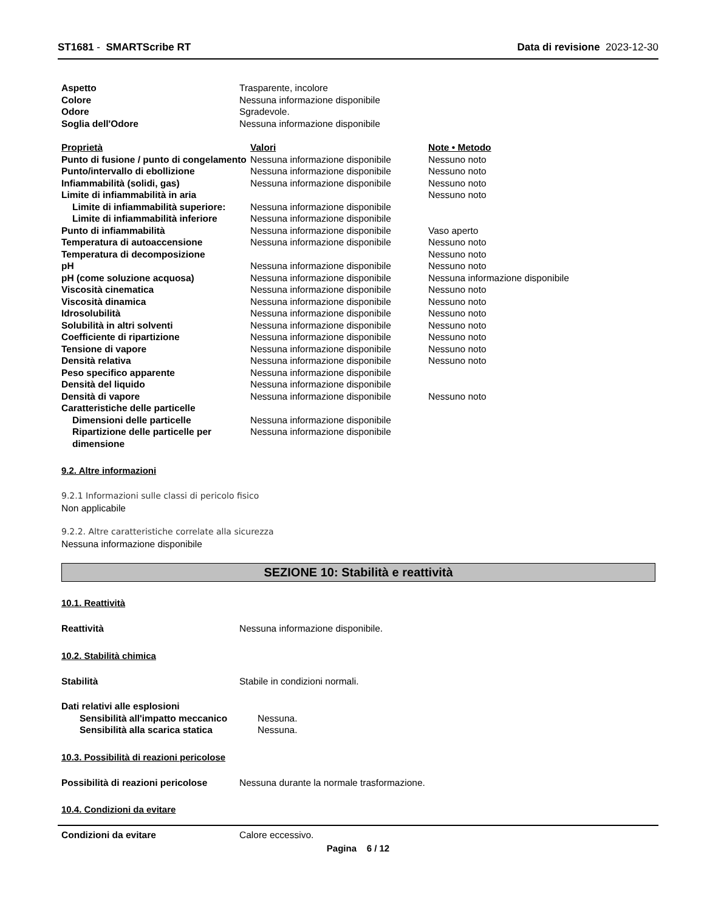ST1681 - SMARTScribe RT Data di revisione 2023-12-30
| Aspetto | Trasparente, incolore |
| Colore | Nessuna informazione disponibile |
| Odore | Sgradevole. |
| Soglia dell'Odore | Nessuna informazione disponibile |
| Proprietà | Valori | Note • Metodo |
| Punto di fusione / punto di congelamento | Nessuna informazione disponibile | Nessuno noto |
| Punto/intervallo di ebollizione | Nessuna informazione disponibile | Nessuno noto |
| Infiammabilità (solidi, gas) | Nessuna informazione disponibile | Nessuno noto |
| Limite di infiammabilità in aria | | Nessuno noto |
| Limite di infiammabilità superiore: | Nessuna informazione disponibile | |
| Limite di infiammabilità inferiore | Nessuna informazione disponibile | |
| Punto di infiammabilità | Nessuna informazione disponibile | Vaso aperto |
| Temperatura di autoaccensione | Nessuna informazione disponibile | Nessuno noto |
| Temperatura di decomposizione | | Nessuno noto |
| pH | Nessuna informazione disponibile | Nessuno noto |
| pH (come soluzione acquosa) | Nessuna informazione disponibile | Nessuna informazione disponibile |
| Viscosità cinematica | Nessuna informazione disponibile | Nessuno noto |
| Viscosità dinamica | Nessuna informazione disponibile | Nessuno noto |
| Idrosolubilità | Nessuna informazione disponibile | Nessuno noto |
| Solubilità in altri solventi | Nessuna informazione disponibile | Nessuno noto |
| Coefficiente di ripartizione | Nessuna informazione disponibile | Nessuno noto |
| Tensione di vapore | Nessuna informazione disponibile | Nessuno noto |
| Densità relativa | Nessuna informazione disponibile | Nessuno noto |
| Peso specifico apparente | Nessuna informazione disponibile | |
| Densità del liquido | Nessuna informazione disponibile | |
| Densità di vapore | Nessuna informazione disponibile | Nessuno noto |
| Caratteristiche delle particelle | | |
| Dimensioni delle particelle | Nessuna informazione disponibile | |
| Ripartizione delle particelle per dimensione | Nessuna informazione disponibile | |
9.2. Altre informazioni
9.2.1 Informazioni sulle classi di pericolo fisico
Non applicabile
9.2.2. Altre caratteristiche correlate alla sicurezza
Nessuna informazione disponibile
SEZIONE 10: Stabilità e reattività
10.1. Reattività
| Reattività | Nessuna informazione disponibile. |
10.2. Stabilità chimica
| Stabilità | Stabile in condizioni normali. |
| Dati relativi alle esplosioni | |
| Sensibilità all'impatto meccanico | Nessuna. |
| Sensibilità alla scarica statica | Nessuna. |
10.3. Possibilità di reazioni pericolose
| Possibilità di reazioni pericolose | Nessuna durante la normale trasformazione. |
10.4. Condizioni da evitare
| Condizioni da evitare | Calore eccessivo. |
Pagina 6 / 12